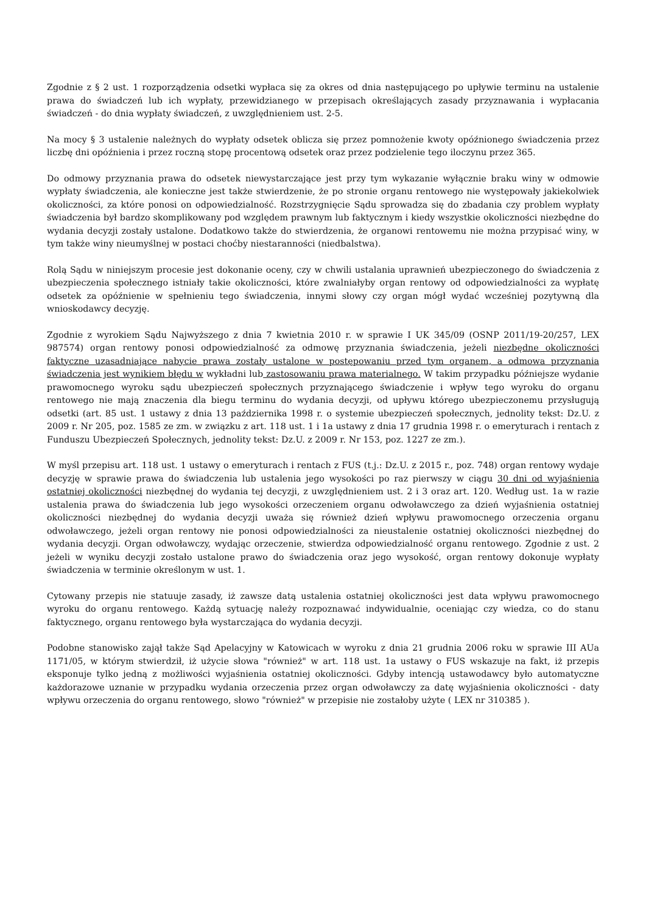Zgodnie z § 2 ust. 1 rozporządzenia odsetki wypłaca się za okres od dnia następującego po upływie terminu na ustalenie prawa do świadczeń lub ich wypłaty, przewidzianego w przepisach określających zasady przyznawania i wypłacania świadczeń - do dnia wypłaty świadczeń, z uwzględnieniem ust. 2-5.
Na mocy § 3 ustalenie należnych do wypłaty odsetek oblicza się przez pomnożenie kwoty opóźnionego świadczenia przez liczbę dni opóźnienia i przez roczną stopę procentową odsetek oraz przez podzielenie tego iloczynu przez 365.
Do odmowy przyznania prawa do odsetek niewystarczające jest przy tym wykazanie wyłącznie braku winy w odmowie wypłaty świadczenia, ale konieczne jest także stwierdzenie, że po stronie organu rentowego nie występowały jakiekolwiek okoliczności, za które ponosi on odpowiedzialność. Rozstrzygnięcie Sądu sprowadza się do zbadania czy problem wypłaty świadczenia był bardzo skomplikowany pod względem prawnym lub faktycznym i kiedy wszystkie okoliczności niezbędne do wydania decyzji zostały ustalone. Dodatkowo także do stwierdzenia, że organowi rentowemu nie można przypisać winy, w tym także winy nieumyślnej w postaci choćby niestaranności (niedbalstwa).
Rolą Sądu w niniejszym procesie jest dokonanie oceny, czy w chwili ustalania uprawnień ubezpieczonego do świadczenia z ubezpieczenia społecznego istniały takie okoliczności, które zwalniałyby organ rentowy od odpowiedzialności za wypłatę odsetek za opóźnienie w spełnieniu tego świadczenia, innymi słowy czy organ mógł wydać wcześniej pozytywną dla wnioskodawcy decyzję.
Zgodnie z wyrokiem Sądu Najwyższego z dnia 7 kwietnia 2010 r. w sprawie I UK 345/09 (OSNP 2011/19-20/257, LEX 987574) organ rentowy ponosi odpowiedzialność za odmowę przyznania świadczenia, jeżeli niezbędne okoliczności faktyczne uzasadniające nabycie prawa zostały ustalone w postępowaniu przed tym organem, a odmowa przyznania świadczenia jest wynikiem błędu w wykładni lub zastosowaniu prawa materialnego. W takim przypadku późniejsze wydanie prawomocnego wyroku sądu ubezpieczeń społecznych przyznającego świadczenie i wpływ tego wyroku do organu rentowego nie mają znaczenia dla biegu terminu do wydania decyzji, od upływu którego ubezpieczonemu przysługują odsetki (art. 85 ust. 1 ustawy z dnia 13 października 1998 r. o systemie ubezpieczeń społecznych, jednolity tekst: Dz.U. z 2009 r. Nr 205, poz. 1585 ze zm. w związku z art. 118 ust. 1 i 1a ustawy z dnia 17 grudnia 1998 r. o emeryturach i rentach z Funduszu Ubezpieczeń Społecznych, jednolity tekst: Dz.U. z 2009 r. Nr 153, poz. 1227 ze zm.).
W myśl przepisu art. 118 ust. 1 ustawy o emeryturach i rentach z FUS (t.j.: Dz.U. z 2015 r., poz. 748) organ rentowy wydaje decyzję w sprawie prawa do świadczenia lub ustalenia jego wysokości po raz pierwszy w ciągu 30 dni od wyjaśnienia ostatniej okoliczności niezbędnej do wydania tej decyzji, z uwzględnieniem ust. 2 i 3 oraz art. 120. Według ust. 1a w razie ustalenia prawa do świadczenia lub jego wysokości orzeczeniem organu odwoławczego za dzień wyjaśnienia ostatniej okoliczności niezbędnej do wydania decyzji uważa się również dzień wpływu prawomocnego orzeczenia organu odwoławczego, jeżeli organ rentowy nie ponosi odpowiedzialności za nieustalenie ostatniej okoliczności niezbędnej do wydania decyzji. Organ odwoławczy, wydając orzeczenie, stwierdza odpowiedzialność organu rentowego. Zgodnie z ust. 2 jeżeli w wyniku decyzji zostało ustalone prawo do świadczenia oraz jego wysokość, organ rentowy dokonuje wypłaty świadczenia w terminie określonym w ust. 1.
Cytowany przepis nie statuuje zasady, iż zawsze datą ustalenia ostatniej okoliczności jest data wpływu prawomocnego wyroku do organu rentowego. Każdą sytuację należy rozpoznawać indywidualnie, oceniając czy wiedza, co do stanu faktycznego, organu rentowego była wystarczająca do wydania decyzji.
Podobne stanowisko zajął także Sąd Apelacyjny w Katowicach w wyroku z dnia 21 grudnia 2006 roku w sprawie III AUa 1171/05, w którym stwierdził, iż użycie słowa "również" w art. 118 ust. 1a ustawy o FUS wskazuje na fakt, iż przepis eksponuje tylko jedną z możliwości wyjaśnienia ostatniej okoliczności. Gdyby intencją ustawodawcy było automatyczne każdorazowe uznanie w przypadku wydania orzeczenia przez organ odwoławczy za datę wyjaśnienia okoliczności - daty wpływu orzeczenia do organu rentowego, słowo "również" w przepisie nie zostałoby użyte ( LEX nr 310385 ).